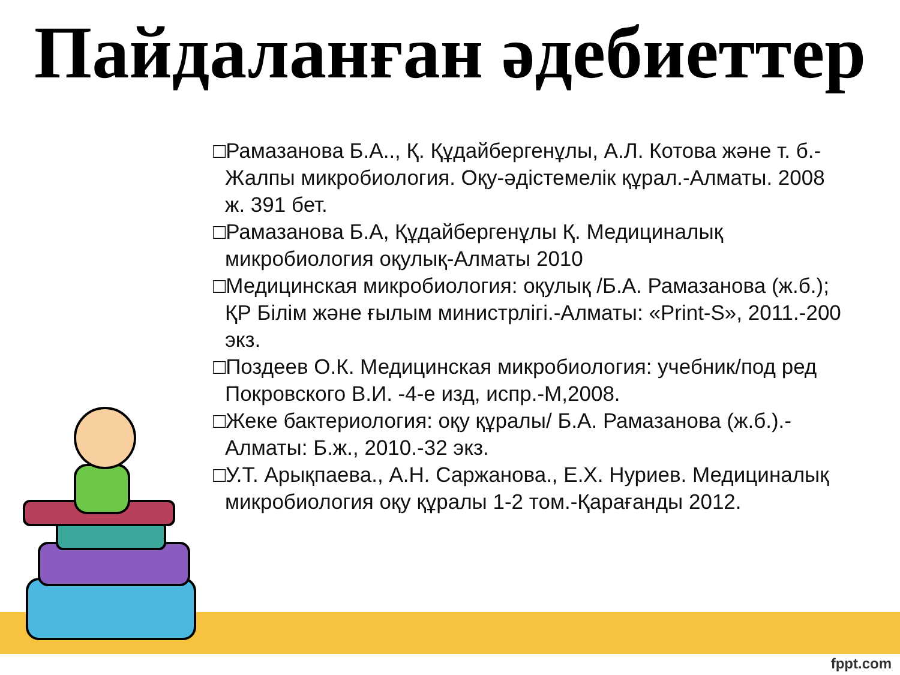Пайдаланған әдебиеттер
□Рамазанова Б.А.., Қ. Құдайбергенұлы, А.Л. Котова және т. б.-Жалпы микробиология. Оқу-әдістемелік құрал.-Алматы. 2008 ж. 391 бет.
□Рамазанова Б.А, Құдайбергенұлы Қ. Медициналық микробиология оқулық-Алматы 2010
□Медицинская микробиология: оқулық /Б.А. Рамазанова (ж.б.); ҚР Білім және ғылым министрлігі.-Алматы: «Print-S», 2011.-200 экз.
□Поздеев О.К. Медицинская микробиология: учебник/под ред Покровского В.И. -4-е изд, испр.-М,2008.
□Жеке бактериология: оқу құралы/ Б.А. Рамазанова (ж.б.).-Алматы: Б.ж., 2010.-32 экз.
□У.Т. Арықпаева., А.Н. Саржанова., Е.Х. Нуриев. Медициналық микробиология оқу құралы 1-2 том.-Қарағанды 2012.
fppt.com